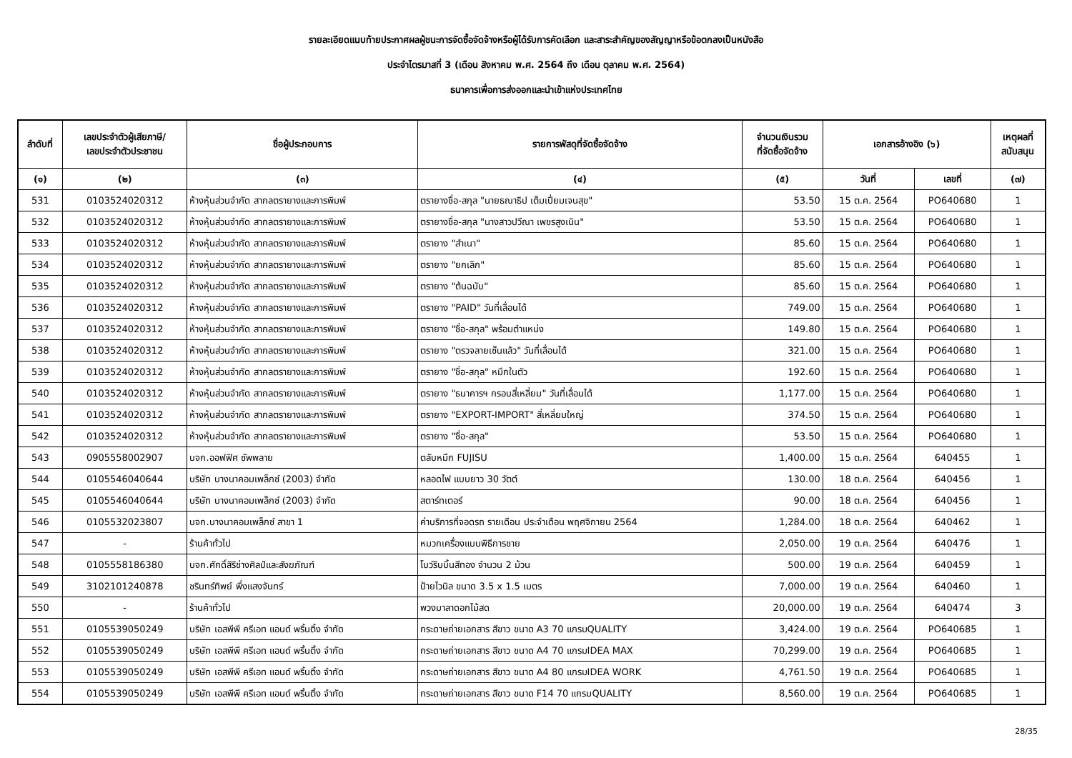รายละเอียดแนบท้ายประกาศผลผู้ชนะการจัดซื้อจัดจ้างหรือผู้ได้รับการคัดเลือก และสาระสำคัญของสัญญาหรือข้อตกลงเป็นหนังสือ
ประจำไตรมาสที่ 3 (เดือน สิงหาคม พ.ศ. 2564 ถึง เดือน ตุลาคม พ.ศ. 2564)
ธนาคารเพื่อการส่งออกและนำเข้าแห่งประเทศไทย
| ลำดับที่ | เลขประจำตัวผู้เสียภาษี/ เลขประจำตัวประชาชน | ชื่อผู้ประกอบการ | รายการพัสดุที่จัดซื้อจัดจ้าง | จำนวนเงินรวม ที่จัดซื้อจัดจ้าง | เอกสารอ้างอิง (๖) | | เหตุผลที่ สนับสนุน |
| --- | --- | --- | --- | --- | --- | --- | --- |
| (๑) | (๒) | (๓) | (๔) | (๕) | วันที่ | เลขที่ | (๗) |
| 531 | 0103524020312 | ห้างหุ้นส่วนจำกัด สากลตรายางและการพิมพ์ | ตรายางชื่อ-สกุล "นายธณาธิป เต็มเปี่ยมเจนสุข" | 53.50 | 15 ต.ค. 2564 | PO640680 | 1 |
| 532 | 0103524020312 | ห้างหุ้นส่วนจำกัด สากลตรายางและการพิมพ์ | ตรายางชื่อ-สกุล "นางสาวปวีณา เพชรสูงเนิน" | 53.50 | 15 ต.ค. 2564 | PO640680 | 1 |
| 533 | 0103524020312 | ห้างหุ้นส่วนจำกัด สากลตรายางและการพิมพ์ | ตรายาง "สำเนา" | 85.60 | 15 ต.ค. 2564 | PO640680 | 1 |
| 534 | 0103524020312 | ห้างหุ้นส่วนจำกัด สากลตรายางและการพิมพ์ | ตรายาง "ยกเลิก" | 85.60 | 15 ต.ค. 2564 | PO640680 | 1 |
| 535 | 0103524020312 | ห้างหุ้นส่วนจำกัด สากลตรายางและการพิมพ์ | ตรายาง "ต้นฉบับ" | 85.60 | 15 ต.ค. 2564 | PO640680 | 1 |
| 536 | 0103524020312 | ห้างหุ้นส่วนจำกัด สากลตรายางและการพิมพ์ | ตรายาง "PAID" วันที่เลื่อนได้ | 749.00 | 15 ต.ค. 2564 | PO640680 | 1 |
| 537 | 0103524020312 | ห้างหุ้นส่วนจำกัด สากลตรายางและการพิมพ์ | ตรายาง "ชื่อ-สกุล" พร้อมตำแหน่ง | 149.80 | 15 ต.ค. 2564 | PO640680 | 1 |
| 538 | 0103524020312 | ห้างหุ้นส่วนจำกัด สากลตรายางและการพิมพ์ | ตรายาง "ตรวจลายเซ็นแล้ว" วันที่เลื่อนได้ | 321.00 | 15 ต.ค. 2564 | PO640680 | 1 |
| 539 | 0103524020312 | ห้างหุ้นส่วนจำกัด สากลตรายางและการพิมพ์ | ตรายาง "ชื่อ-สกุล" หมึกในตัว | 192.60 | 15 ต.ค. 2564 | PO640680 | 1 |
| 540 | 0103524020312 | ห้างหุ้นส่วนจำกัด สากลตรายางและการพิมพ์ | ตรายาง "ธนาคารฯ กรอบสี่เหลี่ยม" วันที่เลื่อนได้ | 1,177.00 | 15 ต.ค. 2564 | PO640680 | 1 |
| 541 | 0103524020312 | ห้างหุ้นส่วนจำกัด สากลตรายางและการพิมพ์ | ตรายาง "EXPORT-IMPORT" สี่เหลี่ยมใหญ่ | 374.50 | 15 ต.ค. 2564 | PO640680 | 1 |
| 542 | 0103524020312 | ห้างหุ้นส่วนจำกัด สากลตรายางและการพิมพ์ | ตรายาง "ชื่อ-สกุล" | 53.50 | 15 ต.ค. 2564 | PO640680 | 1 |
| 543 | 0905558002907 | บจก.ออฟฟิศ ซัพพลาย | ตลับหมึก FUJISU | 1,400.00 | 15 ต.ค. 2564 | 640455 | 1 |
| 544 | 0105546040644 | บริษัท บางนาคอมเพล็กซ์ (2003) จำกัด | หลอดไฟ แบบยาว 30 วัตต์ | 130.00 | 18 ต.ค. 2564 | 640456 | 1 |
| 545 | 0105546040644 | บริษัท บางนาคอมเพล็กซ์ (2003) จำกัด | สตาร์ทเตอร์ | 90.00 | 18 ต.ค. 2564 | 640456 | 1 |
| 546 | 0105532023807 | บจก.บางนาคอมเพล็กซ์ สาขา 1 | ค่าบริการที่จอดรถ รายเดือน ประจำเดือน พฤศจิกายน 2564 | 1,284.00 | 18 ต.ค. 2564 | 640462 | 1 |
| 547 | - | ร้านค้าทั่วไป | หมวกเครื่องแบบพิธีการชาย | 2,050.00 | 19 ต.ค. 2564 | 640476 | 1 |
| 548 | 0105558186380 | บจก.ศักดิ์สิริช่างศิลป์และสังฆภัณฑ์ | โบว์ริบบิ้นสีทอง จำนวน 2 ม้วน | 500.00 | 19 ต.ค. 2564 | 640459 | 1 |
| 549 | 3102101240878 | ชรินทร์ทิพย์ พึ่งแสงจันทร์ | ป้ายไวนิล ขนาด 3.5 x 1.5 เมตร | 7,000.00 | 19 ต.ค. 2564 | 640460 | 1 |
| 550 | - | ร้านค้าทั่วไป | พวงมาลาดอกไม้สด | 20,000.00 | 19 ต.ค. 2564 | 640474 | 3 |
| 551 | 0105539050249 | บริษัท เอสพีพี ครีเอท แอนด์ พริ้นติ้ง จำกัด | กระดาษถ่ายเอกสาร สีขาว ขนาด A3 70 แกรมQUALITY | 3,424.00 | 19 ต.ค. 2564 | PO640685 | 1 |
| 552 | 0105539050249 | บริษัท เอสพีพี ครีเอท แอนด์ พริ้นติ้ง จำกัด | กระดาษถ่ายเอกสาร สีขาว ขนาด A4 70 แกรมIDEA MAX | 70,299.00 | 19 ต.ค. 2564 | PO640685 | 1 |
| 553 | 0105539050249 | บริษัท เอสพีพี ครีเอท แอนด์ พริ้นติ้ง จำกัด | กระดาษถ่ายเอกสาร สีขาว ขนาด A4 80 แกรมIDEA WORK | 4,761.50 | 19 ต.ค. 2564 | PO640685 | 1 |
| 554 | 0105539050249 | บริษัท เอสพีพี ครีเอท แอนด์ พริ้นติ้ง จำกัด | กระดาษถ่ายเอกสาร สีขาว ขนาด F14 70 แกรมQUALITY | 8,560.00 | 19 ต.ค. 2564 | PO640685 | 1 |
28/35